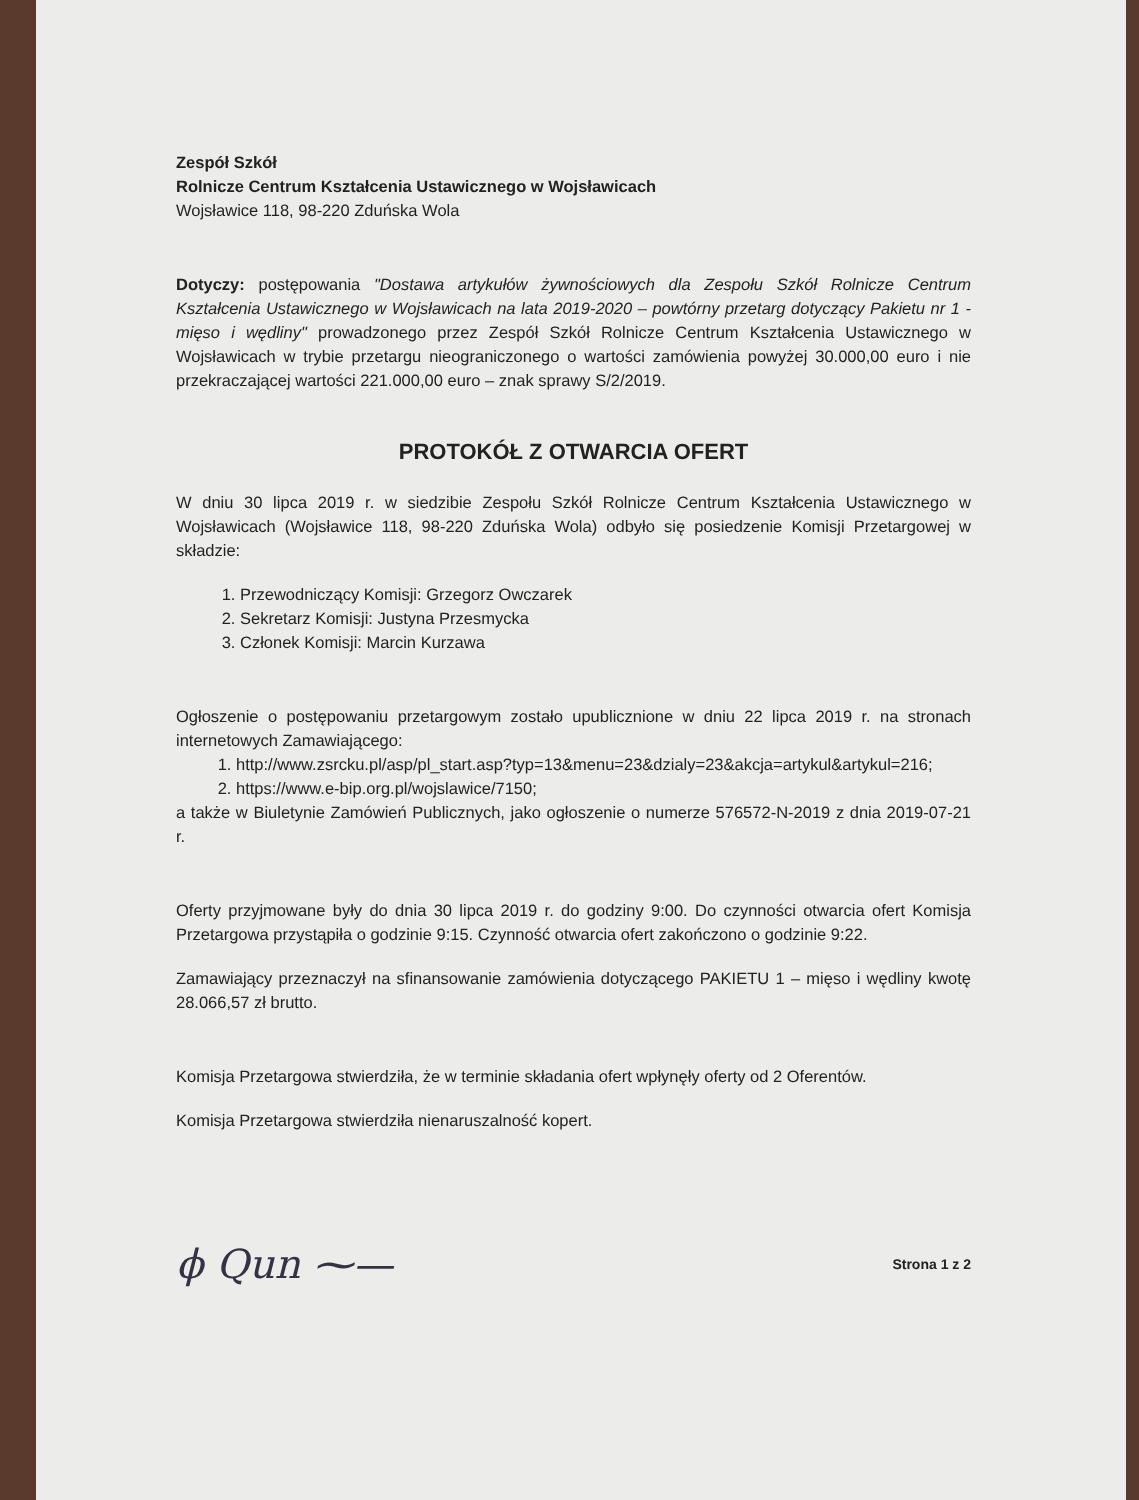Zespół Szkół
Rolnicze Centrum Kształcenia Ustawicznego w Wojsławicach
Wojsławice 118, 98-220 Zduńska Wola
Dotyczy: postępowania "Dostawa artykułów żywnościowych dla Zespołu Szkół Rolnicze Centrum Kształcenia Ustawicznego w Wojsławicach na lata 2019-2020 – powtórny przetarg dotyczący Pakietu nr 1 - mięso i wędliny" prowadzonego przez Zespół Szkół Rolnicze Centrum Kształcenia Ustawicznego w Wojsławicach w trybie przetargu nieograniczonego o wartości zamówienia powyżej 30.000,00 euro i nie przekraczającej wartości 221.000,00 euro – znak sprawy S/2/2019.
PROTOKÓŁ Z OTWARCIA OFERT
W dniu 30 lipca 2019 r. w siedzibie Zespołu Szkół Rolnicze Centrum Kształcenia Ustawicznego w Wojsławicach (Wojsławice 118, 98-220 Zduńska Wola) odbyło się posiedzenie Komisji Przetargowej w składzie:
1. Przewodniczący Komisji: Grzegorz Owczarek
2. Sekretarz Komisji: Justyna Przesmycka
3. Członek Komisji: Marcin Kurzawa
Ogłoszenie o postępowaniu przetargowym zostało upublicznione w dniu 22 lipca 2019 r. na stronach internetowych Zamawiającego:
1. http://www.zsrcku.pl/asp/pl_start.asp?typ=13&menu=23&dzialy=23&akcja=artykul&artykul=216;
2. https://www.e-bip.org.pl/wojslawice/7150;
a także w Biuletynie Zamówień Publicznych, jako ogłoszenie o numerze 576572-N-2019 z dnia 2019-07-21 r.
Oferty przyjmowane były do dnia 30 lipca 2019 r. do godziny 9:00. Do czynności otwarcia ofert Komisja Przetargowa przystąpiła o godzinie 9:15. Czynność otwarcia ofert zakończono o godzinie 9:22.
Zamawiający przeznaczył na sfinansowanie zamówienia dotyczącego PAKIETU 1 – mięso i wędliny kwotę 28.066,57 zł brutto.
Komisja Przetargowa stwierdziła, że w terminie składania ofert wpłynęły oferty od 2 Oferentów.
Komisja Przetargowa stwierdziła nienaruszalność kopert.
ϕ Qun ⁓— Strona 1 z 2